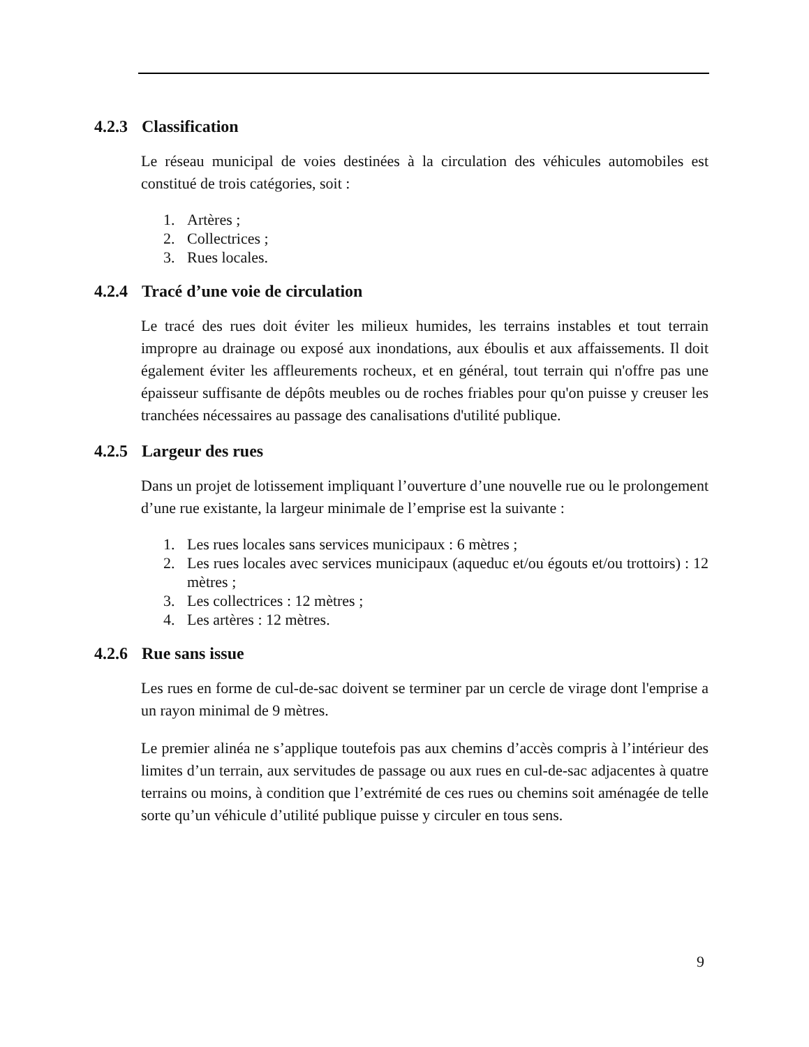4.2.3 Classification
Le réseau municipal de voies destinées à la circulation des véhicules automobiles est constitué de trois catégories, soit :
1. Artères ;
2. Collectrices ;
3. Rues locales.
4.2.4 Tracé d’une voie de circulation
Le tracé des rues doit éviter les milieux humides, les terrains instables et tout terrain impropre au drainage ou exposé aux inondations, aux éboulis et aux affaissements. Il doit également éviter les affleurements rocheux, et en général, tout terrain qui n'offre pas une épaisseur suffisante de dépôts meubles ou de roches friables pour qu'on puisse y creuser les tranchées nécessaires au passage des canalisations d'utilité publique.
4.2.5 Largeur des rues
Dans un projet de lotissement impliquant l’ouverture d’une nouvelle rue ou le prolongement d’une rue existante, la largeur minimale de l’emprise est la suivante :
1. Les rues locales sans services municipaux : 6 mètres ;
2. Les rues locales avec services municipaux (aqueduc et/ou égouts et/ou trottoirs) : 12 mètres ;
3. Les collectrices : 12 mètres ;
4. Les artères : 12 mètres.
4.2.6 Rue sans issue
Les rues en forme de cul-de-sac doivent se terminer par un cercle de virage dont l'emprise a un rayon minimal de 9 mètres.
Le premier alinéa ne s’applique toutefois pas aux chemins d’accès compris à l’intérieur des limites d’un terrain, aux servitudes de passage ou aux rues en cul-de-sac adjacentes à quatre terrains ou moins, à condition que l’extrémité de ces rues ou chemins soit aménagée de telle sorte qu’un véhicule d’utilité publique puisse y circuler en tous sens.
9